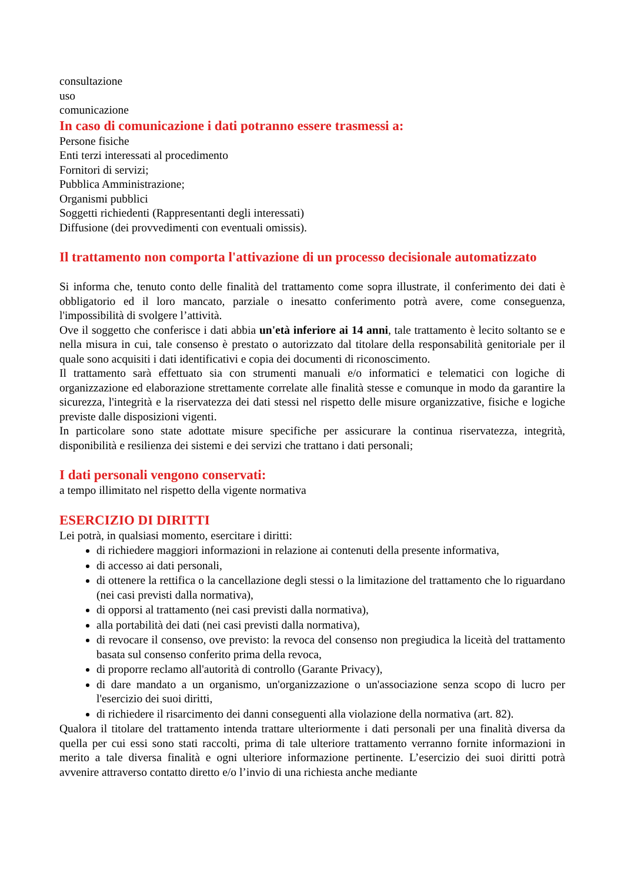consultazione
uso
comunicazione
In caso di comunicazione i dati potranno essere trasmessi a:
Persone fisiche
Enti terzi interessati al procedimento
Fornitori di servizi;
Pubblica Amministrazione;
Organismi pubblici
Soggetti richiedenti (Rappresentanti degli interessati)
Diffusione (dei provvedimenti con eventuali omissis).
Il trattamento non comporta l'attivazione di un processo decisionale automatizzato
Si informa che, tenuto conto delle finalità del trattamento come sopra illustrate, il conferimento dei dati è obbligatorio ed il loro mancato, parziale o inesatto conferimento potrà avere, come conseguenza, l'impossibilità di svolgere l’attività.
Ove il soggetto che conferisce i dati abbia un'età inferiore ai 14 anni, tale trattamento è lecito soltanto se e nella misura in cui, tale consenso è prestato o autorizzato dal titolare della responsabilità genitoriale per il quale sono acquisiti i dati identificativi e copia dei documenti di riconoscimento.
Il trattamento sarà effettuato sia con strumenti manuali e/o informatici e telematici con logiche di organizzazione ed elaborazione strettamente correlate alle finalità stesse e comunque in modo da garantire la sicurezza, l'integrità e la riservatezza dei dati stessi nel rispetto delle misure organizzative, fisiche e logiche previste dalle disposizioni vigenti.
In particolare sono state adottate misure specifiche per assicurare la continua riservatezza, integrità, disponibilità e resilienza dei sistemi e dei servizi che trattano i dati personali;
I dati personali vengono conservati:
a tempo illimitato nel rispetto della vigente normativa
ESERCIZIO DI DIRITTI
Lei potrà, in qualsiasi momento, esercitare i diritti:
di richiedere maggiori informazioni in relazione ai contenuti della presente informativa,
di accesso ai dati personali,
di ottenere la rettifica o la cancellazione degli stessi o la limitazione del trattamento che lo riguardano (nei casi previsti dalla normativa),
di opporsi al trattamento (nei casi previsti dalla normativa),
alla portabilità dei dati (nei casi previsti dalla normativa),
di revocare il consenso, ove previsto: la revoca del consenso non pregiudica la liceità del trattamento basata sul consenso conferito prima della revoca,
di proporre reclamo all'autorità di controllo (Garante Privacy),
di dare mandato a un organismo, un'organizzazione o un'associazione senza scopo di lucro per l'esercizio dei suoi diritti,
di richiedere il risarcimento dei danni conseguenti alla violazione della normativa (art. 82).
Qualora il titolare del trattamento intenda trattare ulteriormente i dati personali per una finalità diversa da quella per cui essi sono stati raccolti, prima di tale ulteriore trattamento verranno fornite informazioni in merito a tale diversa finalità e ogni ulteriore informazione pertinente. L’esercizio dei suoi diritti potrà avvenire attraverso contatto diretto e/o l’invio di una richiesta anche mediante